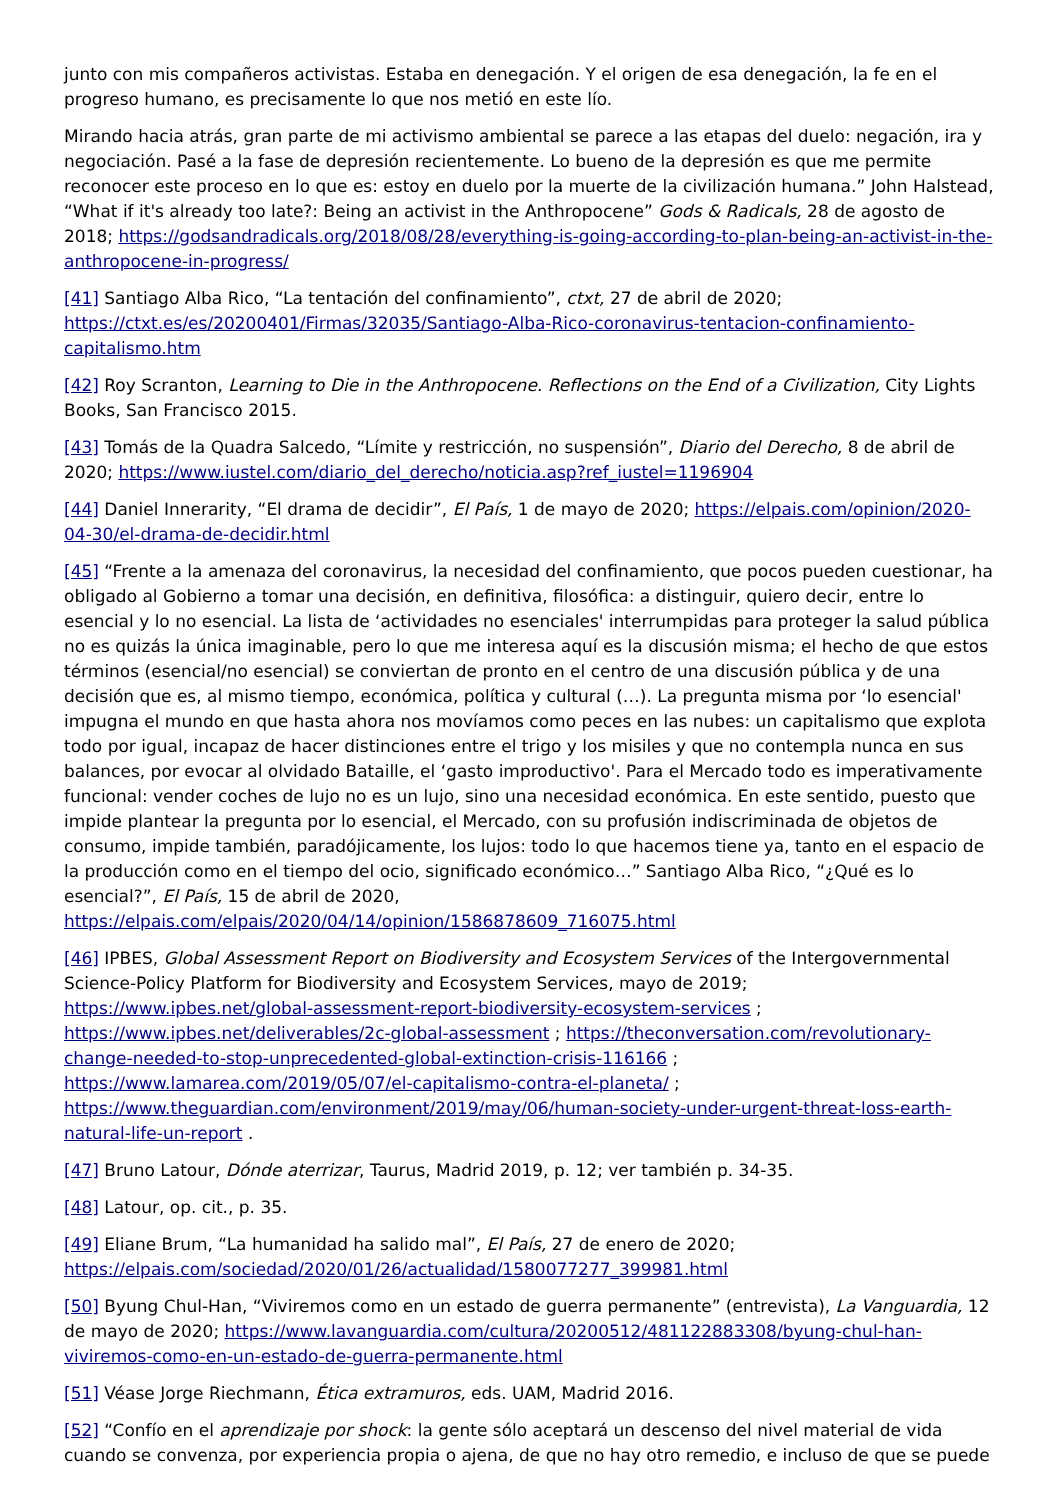junto con mis compañeros activistas. Estaba en denegación. Y el origen de esa denegación, la fe en el progreso humano, es precisamente lo que nos metió en este lío.
Mirando hacia atrás, gran parte de mi activismo ambiental se parece a las etapas del duelo: negación, ira y negociación. Pasé a la fase de depresión recientemente. Lo bueno de la depresión es que me permite reconocer este proceso en lo que es: estoy en duelo por la muerte de la civilización humana.” John Halstead, “What if it's already too late?: Being an activist in the Anthropocene” Gods & Radicals, 28 de agosto de 2018; https://godsandradicals.org/2018/08/28/everything-is-going-according-to-plan-being-an-activist-in-the-anthropocene-in-progress/
[41] Santiago Alba Rico, “La tentación del confinamiento”, ctxt, 27 de abril de 2020; https://ctxt.es/es/20200401/Firmas/32035/Santiago-Alba-Rico-coronavirus-tentacion-confinamiento-capitalismo.htm
[42] Roy Scranton, Learning to Die in the Anthropocene. Reflections on the End of a Civilization, City Lights Books, San Francisco 2015.
[43] Tomás de la Quadra Salcedo, “Límite y restricción, no suspensión”, Diario del Derecho, 8 de abril de 2020; https://www.iustel.com/diario_del_derecho/noticia.asp?ref_iustel=1196904
[44] Daniel Innerarity, “El drama de decidir”, El País, 1 de mayo de 2020; https://elpais.com/opinion/2020-04-30/el-drama-de-decidir.html
[45] “Frente a la amenaza del coronavirus, la necesidad del confinamiento, que pocos pueden cuestionar, ha obligado al Gobierno a tomar una decisión, en definitiva, filosófica: a distinguir, quiero decir, entre lo esencial y lo no esencial. La lista de ‘actividades no esenciales' interrumpidas para proteger la salud pública no es quizás la única imaginable, pero lo que me interesa aquí es la discusión misma; el hecho de que estos términos (esencial/no esencial) se conviertan de pronto en el centro de una discusión pública y de una decisión que es, al mismo tiempo, económica, política y cultural (…). La pregunta misma por ‘lo esencial' impugna el mundo en que hasta ahora nos movíamos como peces en las nubes: un capitalismo que explota todo por igual, incapaz de hacer distinciones entre el trigo y los misiles y que no contempla nunca en sus balances, por evocar al olvidado Bataille, el ‘gasto improductivo'. Para el Mercado todo es imperativamente funcional: vender coches de lujo no es un lujo, sino una necesidad económica. En este sentido, puesto que impide plantear la pregunta por lo esencial, el Mercado, con su profusión indiscriminada de objetos de consumo, impide también, paradójicamente, los lujos: todo lo que hacemos tiene ya, tanto en el espacio de la producción como en el tiempo del ocio, significado económico…” Santiago Alba Rico, “¿Qué es lo esencial?”, El País, 15 de abril de 2020, https://elpais.com/elpais/2020/04/14/opinion/1586878609_716075.html
[46] IPBES, Global Assessment Report on Biodiversity and Ecosystem Services of the Intergovernmental Science-Policy Platform for Biodiversity and Ecosystem Services, mayo de 2019; https://www.ipbes.net/global-assessment-report-biodiversity-ecosystem-services ; https://www.ipbes.net/deliverables/2c-global-assessment ; https://theconversation.com/revolutionary-change-needed-to-stop-unprecedented-global-extinction-crisis-116166 ; https://www.lamarea.com/2019/05/07/el-capitalismo-contra-el-planeta/ ; https://www.theguardian.com/environment/2019/may/06/human-society-under-urgent-threat-loss-earth-natural-life-un-report .
[47] Bruno Latour, Dónde aterrizar, Taurus, Madrid 2019, p. 12; ver también p. 34-35.
[48] Latour, op. cit., p. 35.
[49] Eliane Brum, “La humanidad ha salido mal”, El País, 27 de enero de 2020; https://elpais.com/sociedad/2020/01/26/actualidad/1580077277_399981.html
[50] Byung Chul-Han, “Viviremos como en un estado de guerra permanente” (entrevista), La Vanguardia, 12 de mayo de 2020; https://www.lavanguardia.com/cultura/20200512/481122883308/byung-chul-han-viviremos-como-en-un-estado-de-guerra-permanente.html
[51] Véase Jorge Riechmann, Ética extramuros, eds. UAM, Madrid 2016.
[52] “Confío en el aprendizaje por shock: la gente sólo aceptará un descenso del nivel material de vida cuando se convenza, por experiencia propia o ajena, de que no hay otro remedio, e incluso de que se puede